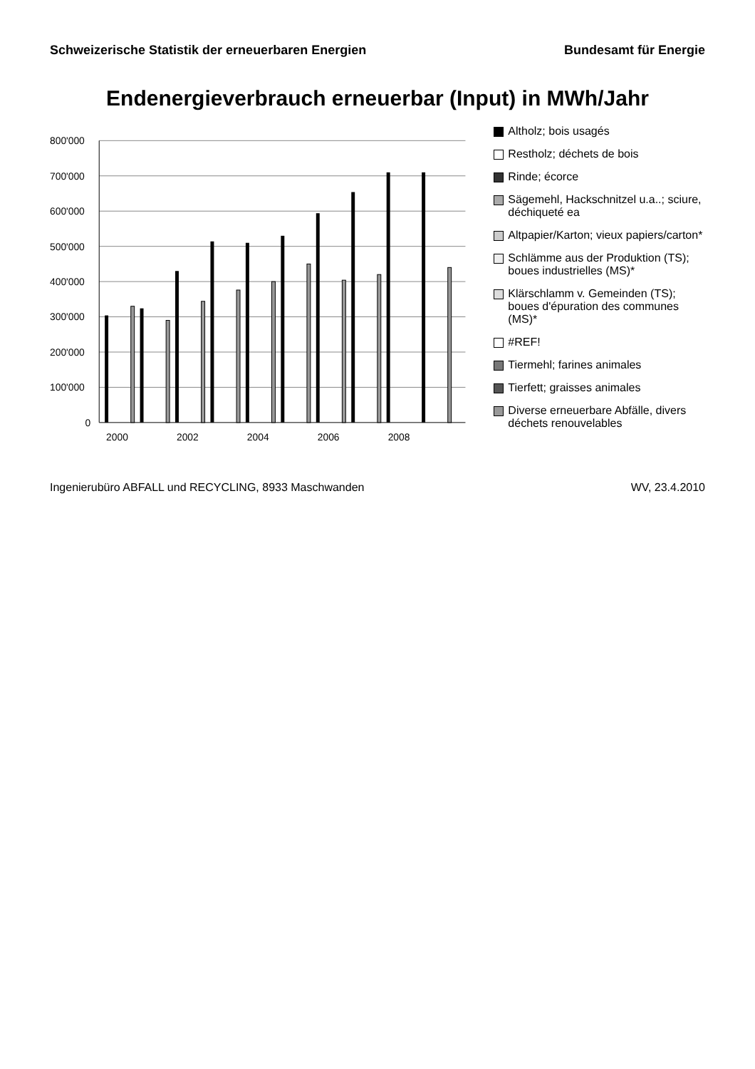Schweizerische Statistik der erneuerbaren Energien Bundesamt für Energie
Endenergieverbrauch erneuerbar (Input) in MWh/Jahr
800'000
700'000
600'000
500'000
400'000
300'000
200'000
100'000
0
2000
2002
2004
2006
2008
Altholz; bois usagés
Restholz; déchets de bois
Rinde; écorce
Sägemehl, Hackschnitzel u.a..; sciure, déchiqueté ea
Altpapier/Karton; vieux papiers/carton*
Schlämme aus der Produktion (TS); boues industrielles (MS)*
Klärschlamm v. Gemeinden (TS); boues d'épuration des communes (MS)*
#REF!
Tiermehl; farines animales
Tierfett; graisses animales
Diverse erneuerbare Abfälle, divers déchets renouvelables
Ingenierubüro ABFALL und RECYCLING, 8933 Maschwanden WV, 23.4.2010